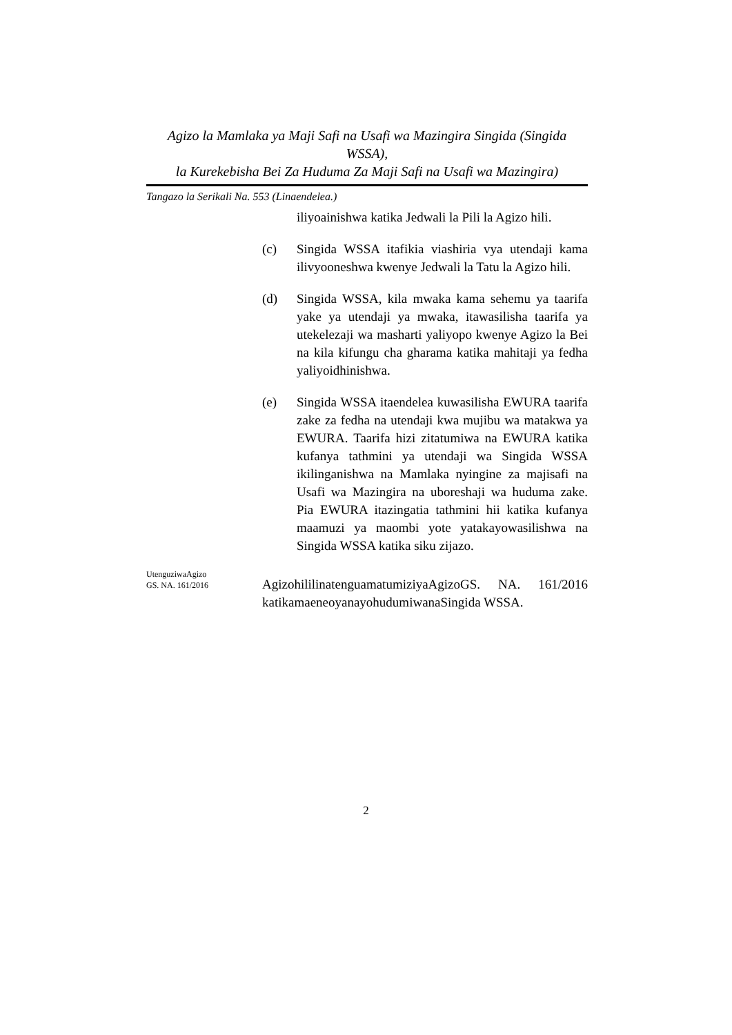Agizo la Mamlaka ya Maji Safi na Usafi wa Mazingira Singida (Singida WSSA),
la Kurekebisha Bei Za Huduma Za Maji Safi na Usafi wa Mazingira)
Tangazo la Serikali Na. 553 (Linaendelea.)
iliyoainishwa katika Jedwali la Pili la Agizo hili.
(c) Singida WSSA itafikia viashiria vya utendaji kama ilivyooneshwa kwenye Jedwali la Tatu la Agizo hili.
(d) Singida WSSA, kila mwaka kama sehemu ya taarifa yake ya utendaji ya mwaka, itawasilisha taarifa ya utekelezaji wa masharti yaliyopo kwenye Agizo la Bei na kila kifungu cha gharama katika mahitaji ya fedha yaliyoidhinishwa.
(e) Singida WSSA itaendelea kuwasilisha EWURA taarifa zake za fedha na utendaji kwa mujibu wa matakwa ya EWURA. Taarifa hizi zitatumiwa na EWURA katika kufanya tathmini ya utendaji wa Singida WSSA ikilinganishwa na Mamlaka nyingine za majisafi na Usafi wa Mazingira na uboreshaji wa huduma zake. Pia EWURA itazingatia tathmini hii katika kufanya maamuzi ya maombi yote yatakayowasilishwa na Singida WSSA katika siku zijazo.
UtenguziwaAgizo
GS. NA. 161/2016
AgizohililinatenguamatumiziyaAgizoGS. NA. 161/2016 katikamaeneoyanayohudumiwanaSingida WSSA.
2